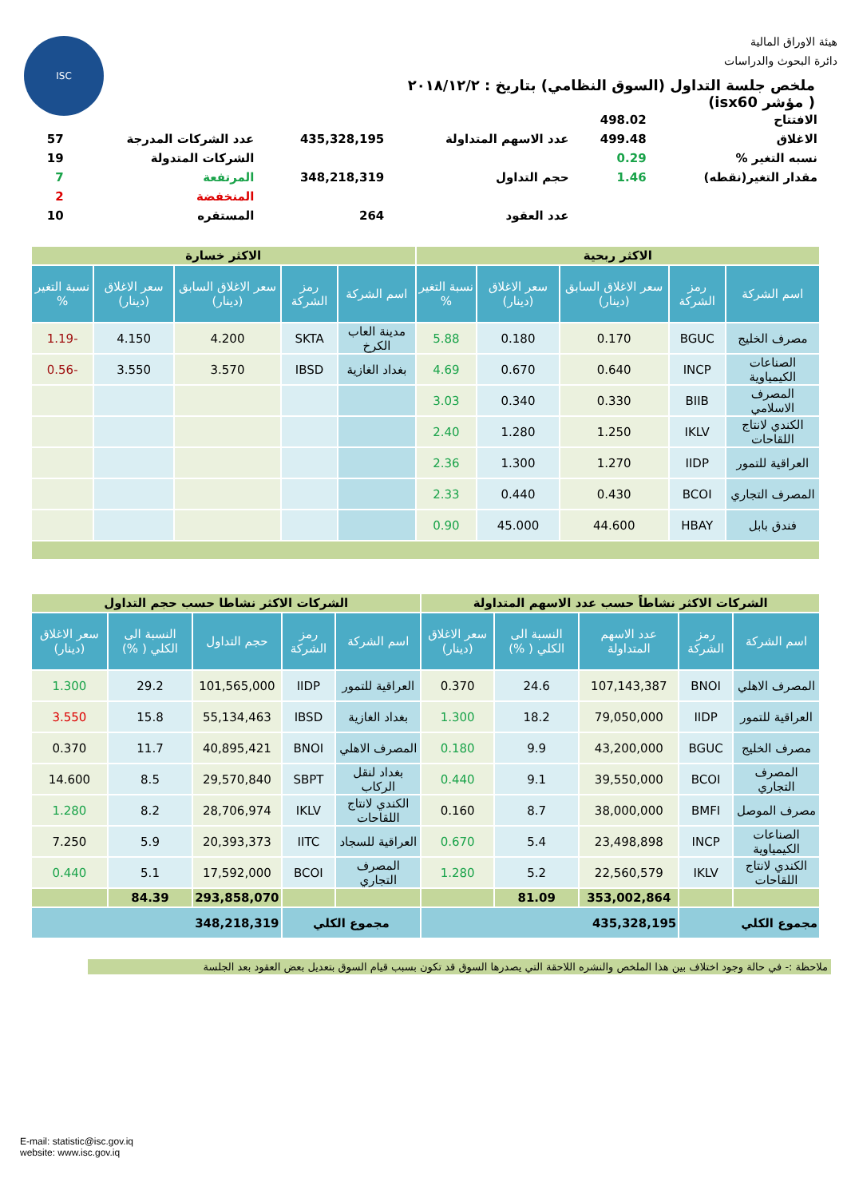ISC
هيئة الاوراق المالية
دائرة البحوث والدراسات
ملخص جلسة التداول (السوق النظامي) بتاريخ : ٢٠١٨/١٢/٢
( مؤشر isx60)
| الافتتاح | 498.02 | | | | |
| الاغلاق | 499.48 | عدد الاسهم المتداولة | 435,328,195 | عدد الشركات المدرجة | 57 |
| نسبه التغير % | 0.29 | | | الشركات المتدولة | 19 |
| مقدار التغير(نقطه) | 1.46 | حجم التداول | 348,218,319 | المرتفعة | 7 |
| | | | | المنخفضة | 2 |
| | | عدد العقود | 264 | المستقره | 10 |
| الاكثر ربحية | | | | | الاكثر خسارة | | | | |
| اسم الشركة | رمز الشركة | سعر الاغلاق السابق (دينار) | سعر الاغلاق (دينار) | نسبة التغير % | اسم الشركة | رمز الشركة | سعر الاغلاق السابق (دينار) | سعر الاغلاق (دينار) | نسبة التغير % |
| مصرف الخليج | BGUC | 0.170 | 0.180 | 5.88 | مدينة العاب الكرخ | SKTA | 4.200 | 4.150 | -1.19 |
| الصناعات الكيمياوية | INCP | 0.640 | 0.670 | 4.69 | بغداد الغازية | IBSD | 3.570 | 3.550 | -0.56 |
| المصرف الاسلامي | BIIB | 0.330 | 0.340 | 3.03 | | | | | |
| الكندي لانتاج اللقاحات | IKLV | 1.250 | 1.280 | 2.40 | | | | | |
| العراقية للتمور | IIDP | 1.270 | 1.300 | 2.36 | | | | | |
| المصرف التجاري | BCOI | 0.430 | 0.440 | 2.33 | | | | | |
| فندق بابل | HBAY | 44.600 | 45.000 | 0.90 | | | | | |
| الشركات الاكثر نشاطاً حسب عدد الاسهم المتداولة | | | | | الشركات الاكثر نشاطا حسب حجم التداول | | | | |
| اسم الشركة | رمز الشركة | عدد الاسهم المتداولة | النسبة الى الكلي ( %) | سعر الاغلاق (دينار) | اسم الشركة | رمز الشركة | حجم التداول | النسبة الى الكلي ( %) | سعر الاغلاق (دينار) |
| المصرف الاهلي | BNOI | 107,143,387 | 24.6 | 0.370 | العراقية للتمور | IIDP | 101,565,000 | 29.2 | 1.300 |
| العراقية للتمور | IIDP | 79,050,000 | 18.2 | 1.300 | بغداد الغازية | IBSD | 55,134,463 | 15.8 | 3.550 |
| مصرف الخليج | BGUC | 43,200,000 | 9.9 | 0.180 | المصرف الاهلي | BNOI | 40,895,421 | 11.7 | 0.370 |
| المصرف التجاري | BCOI | 39,550,000 | 9.1 | 0.440 | بغداد لنقل الركاب | SBPT | 29,570,840 | 8.5 | 14.600 |
| مصرف الموصل | BMFI | 38,000,000 | 8.7 | 0.160 | الكندي لانتاج اللقاحات | IKLV | 28,706,974 | 8.2 | 1.280 |
| الصناعات الكيمياوية | INCP | 23,498,898 | 5.4 | 0.670 | العراقية للسجاد | IITC | 20,393,373 | 5.9 | 7.250 |
| الكندي لانتاج اللقاحات | IKLV | 22,560,579 | 5.2 | 1.280 | المصرف التجاري | BCOI | 17,592,000 | 5.1 | 0.440 |
| | | 353,002,864 | 81.09 | | | | 293,858,070 | 84.39 | |
| مجموع الكلي | | 435,328,195 | | | مجموع الكلي | | 348,218,319 | | |
ملاحظة :- في حالة وجود اختلاف بين هذا الملخص والنشره اللاحقة التي يصدرها السوق قد تكون بسبب قيام السوق بتعديل بعض العقود بعد الجلسة
E-mail: statistic@isc.gov.iq
website: www.isc.gov.iq